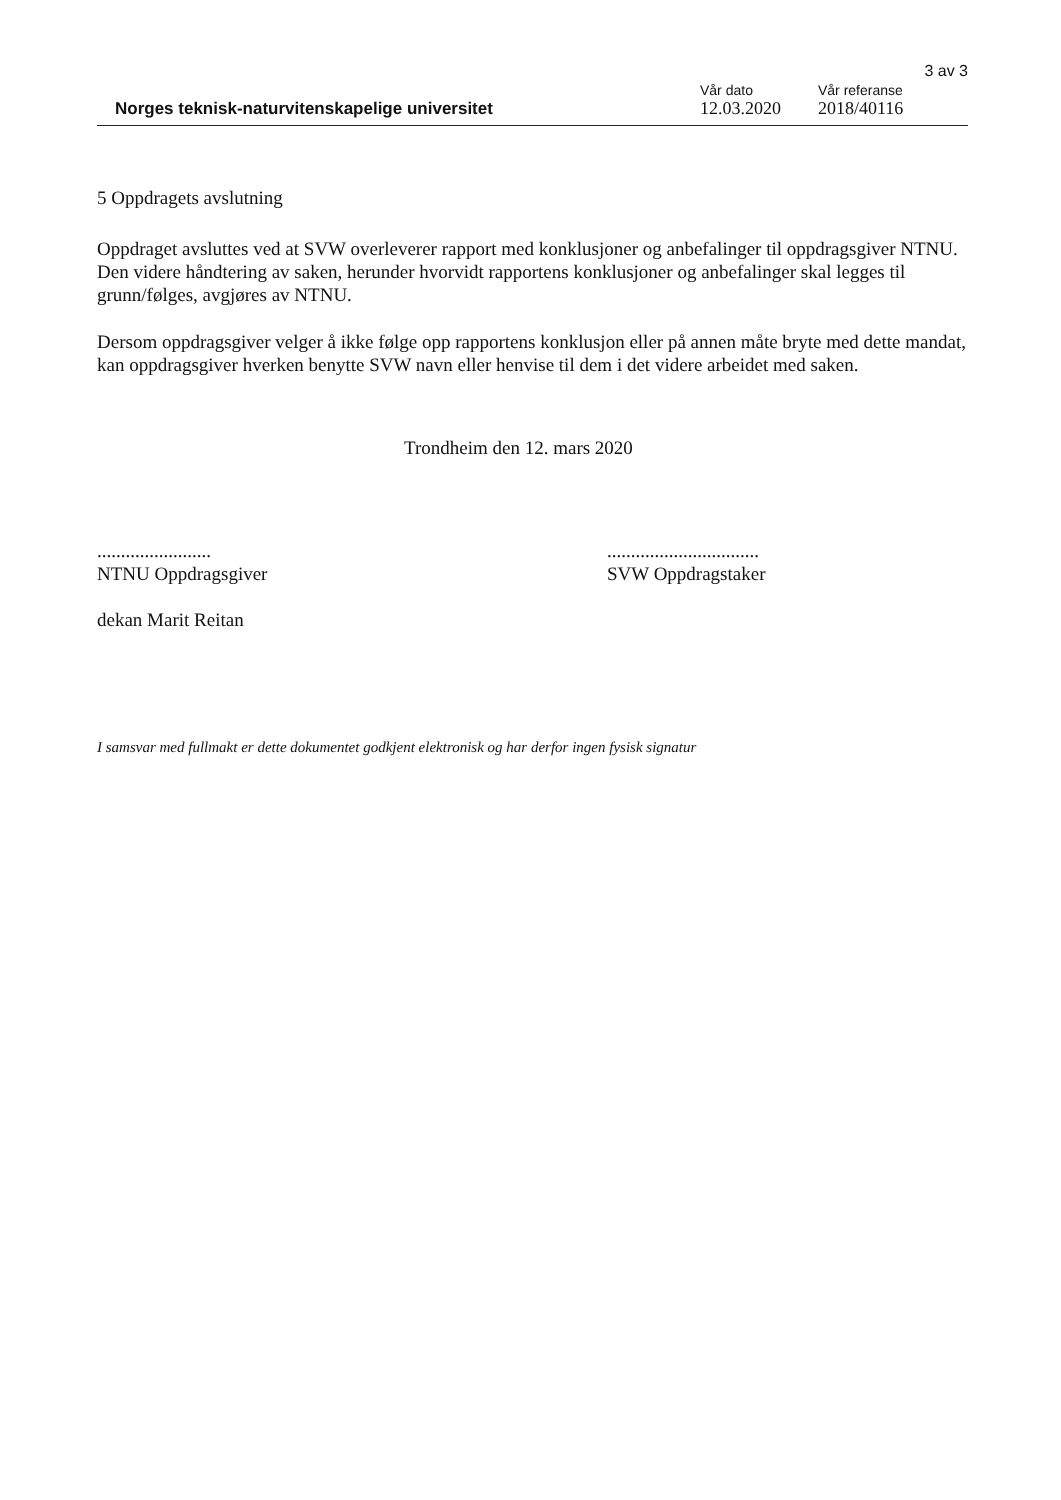3 av 3
Norges teknisk-naturvitenskapelige universitet
Vår dato
12.03.2020
Vår referanse
2018/40116
5 Oppdragets avslutning
Oppdraget avsluttes ved at SVW overleverer rapport med konklusjoner og anbefalinger til oppdragsgiver NTNU. Den videre håndtering av saken, herunder hvorvidt rapportens konklusjoner og anbefalinger skal legges til grunn/følges, avgjøres av NTNU.
Dersom oppdragsgiver velger å ikke følge opp rapportens konklusjon eller på annen måte bryte med dette mandat, kan oppdragsgiver hverken benytte SVW navn eller henvise til dem i det videre arbeidet med saken.
Trondheim den 12. mars 2020
........................
NTNU Oppdragsgiver
dekan Marit Reitan
................................
SVW Oppdragstaker
I samsvar med fullmakt er dette dokumentet godkjent elektronisk og har derfor ingen fysisk signatur